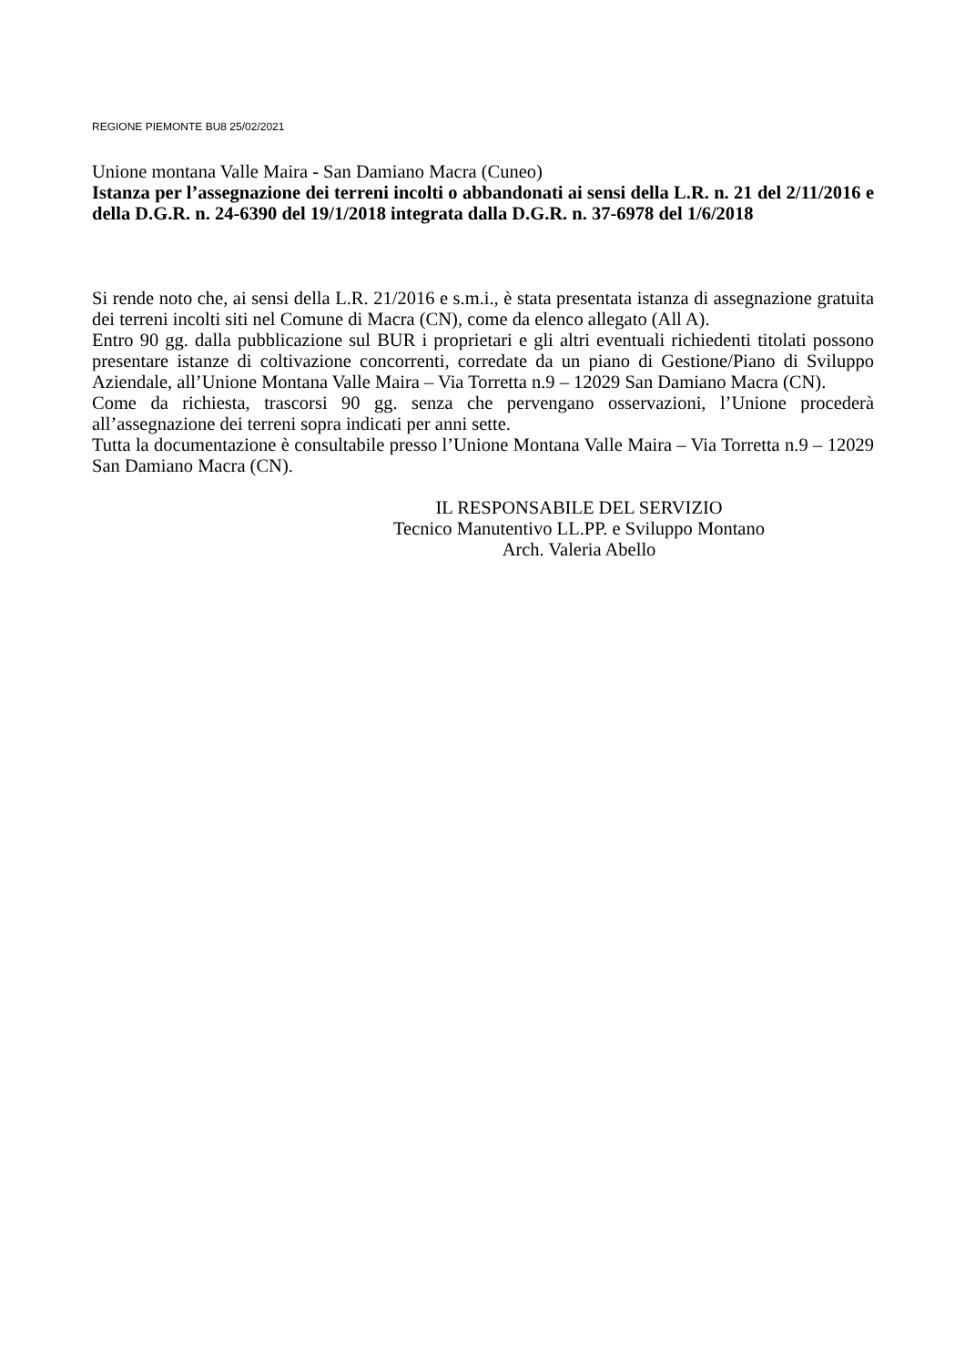REGIONE PIEMONTE BU8 25/02/2021
Unione montana Valle Maira - San Damiano Macra (Cuneo)
Istanza per l’assegnazione dei terreni incolti o abbandonati ai sensi della L.R. n. 21 del 2/11/2016 e della D.G.R. n. 24-6390 del 19/1/2018 integrata dalla D.G.R. n. 37-6978 del 1/6/2018
Si rende noto che, ai sensi della L.R. 21/2016 e s.m.i., è stata presentata istanza di assegnazione gratuita dei terreni incolti siti nel Comune di Macra (CN), come da elenco allegato (All A).
Entro 90 gg. dalla pubblicazione sul BUR i proprietari e gli altri eventuali richiedenti titolati possono presentare istanze di coltivazione concorrenti, corredate da un piano di Gestione/Piano di Sviluppo Aziendale, all’Unione Montana Valle Maira – Via Torretta n.9 – 12029 San Damiano Macra (CN).
Come da richiesta, trascorsi 90 gg. senza che pervengano osservazioni, l’Unione procederà all’assegnazione dei terreni sopra indicati per anni sette.
Tutta la documentazione è consultabile presso l’Unione Montana Valle Maira – Via Torretta n.9 – 12029 San Damiano Macra (CN).
IL RESPONSABILE DEL SERVIZIO
Tecnico Manutentivo LL.PP. e Sviluppo Montano
Arch. Valeria Abello